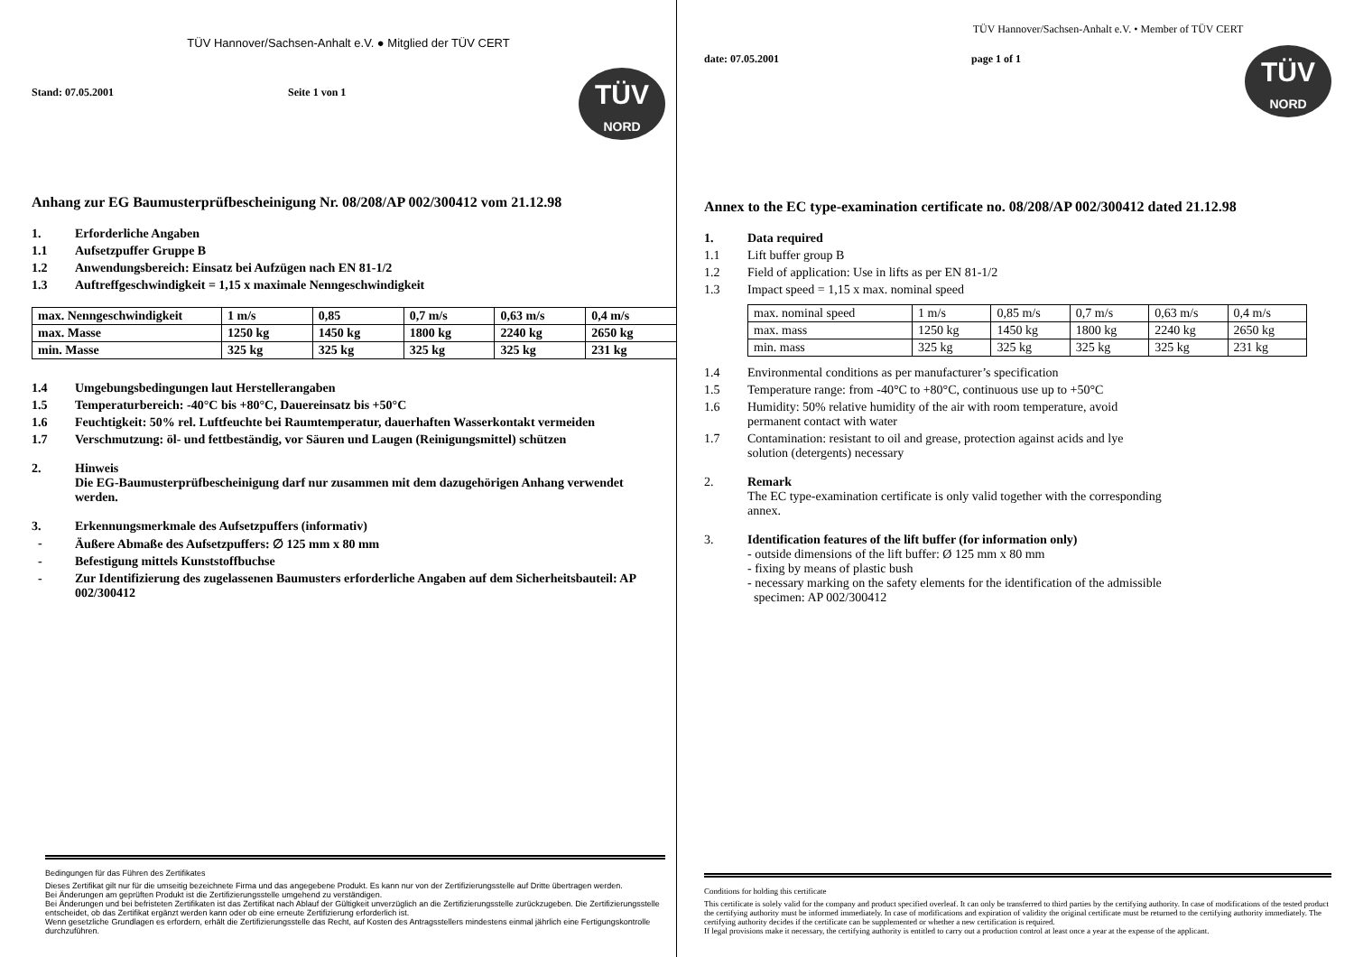TÜV Hannover/Sachsen-Anhalt e.V. ● Mitglied der TÜV CERT
TÜV
NORD
Stand: 07.05.2001 Seite 1 von 1
Anhang zur EG Baumusterprüfbescheinigung Nr. 08/208/AP 002/300412 vom 21.12.98
1. Erforderliche Angaben
1.1 Aufsetzpuffer Gruppe B
1.2 Anwendungsbereich: Einsatz bei Aufzügen nach EN 81-1/2
1.3 Auftreffgeschwindigkeit = 1,15 x maximale Nenngeschwindigkeit
| max. Nenngeschwindigkeit | 1 m/s | 0,85 | 0,7 m/s | 0,63 m/s | 0,4 m/s |
| max. Masse | 1250 kg | 1450 kg | 1800 kg | 2240 kg | 2650 kg |
| min. Masse | 325 kg | 325 kg | 325 kg | 325 kg | 231 kg |
1.4 Umgebungsbedingungen laut Herstellerangaben
1.5 Temperaturbereich: -40°C bis +80°C, Dauereinsatz bis +50°C
1.6 Feuchtigkeit: 50% rel. Luftfeuchte bei Raumtemperatur, dauerhaften Wasserkontakt vermeiden
1.7 Verschmutzung: öl- und fettbeständig, vor Säuren und Laugen (Reinigungsmittel) schützen
2. Hinweis
Die EG-Baumusterprüfbescheinigung darf nur zusammen mit dem dazugehörigen Anhang verwendet werden.
3. Erkennungsmerkmale des Aufsetzpuffers (informativ)
- Äußere Abmaße des Aufsetzpuffers: ∅ 125 mm x 80 mm
- Befestigung mittels Kunststoffbuchse
- Zur Identifizierung des zugelassenen Baumusters erforderliche Angaben auf dem Sicherheitsbauteil: AP 002/300412
Bedingungen für das Führen des Zertifikates
Dieses Zertifikat gilt nur für die umseitig bezeichnete Firma und das angegebene Produkt. Es kann nur von der Zertifizierungsstelle auf Dritte übertragen werden.
Bei Änderungen am geprüften Produkt ist die Zertifizierungsstelle umgehend zu verständigen.
Bei Änderungen und bei befristeten Zertifikaten ist das Zertifikat nach Ablauf der Gültigkeit unverzüglich an die Zertifizierungsstelle zurückzugeben. Die Zertifizierungsstelle entscheidet, ob das Zertifikat ergänzt werden kann oder ob eine erneute Zertifizierung erforderlich ist.
Wenn gesetzliche Grundlagen es erfordern, erhält die Zertifizierungsstelle das Recht, auf Kosten des Antragsstellers mindestens einmal jährlich eine Fertigungskontrolle durchzuführen.
TÜV Hannover/Sachsen-Anhalt e.V. • Member of TÜV CERT
TÜV
NORD
date: 07.05.2001 page 1 of 1
Annex to the EC type-examination certificate no. 08/208/AP 002/300412 dated 21.12.98
1. Data required
1.1 Lift buffer group B
1.2 Field of application: Use in lifts as per EN 81-1/2
1.3 Impact speed = 1,15 x max. nominal speed
| max. nominal speed | 1 m/s | 0,85 m/s | 0,7 m/s | 0,63 m/s | 0,4 m/s |
| max. mass | 1250 kg | 1450 kg | 1800 kg | 2240 kg | 2650 kg |
| min. mass | 325 kg | 325 kg | 325 kg | 325 kg | 231 kg |
1.4 Environmental conditions as per manufacturer’s specification
1.5 Temperature range: from -40°C to +80°C, continuous use up to +50°C
1.6 Humidity: 50% relative humidity of the air with room temperature, avoid
permanent contact with water
1.7 Contamination: resistant to oil and grease, protection against acids and lye
solution (detergents) necessary
2. Remark
The EC type-examination certificate is only valid together with the corresponding
annex.
3. Identification features of the lift buffer (for information only)
- outside dimensions of the lift buffer: Ø 125 mm x 80 mm
- fixing by means of plastic bush
- necessary marking on the safety elements for the identification of the admissible
specimen: AP 002/300412
Conditions for holding this certificate
This certificate is solely valid for the company and product specified overleaf. It can only be transferred to third parties by the certifying authority. In case of modifications of the tested product the certifying authority must be informed immediately. In case of modifications and expiration of validity the original certificate must be returned to the certifying authority immediately. The certifying authority decides if the certificate can be supplemented or whether a new certification is required.
If legal provisions make it necessary, the certifying authority is entitled to carry out a production control at least once a year at the expense of the applicant.